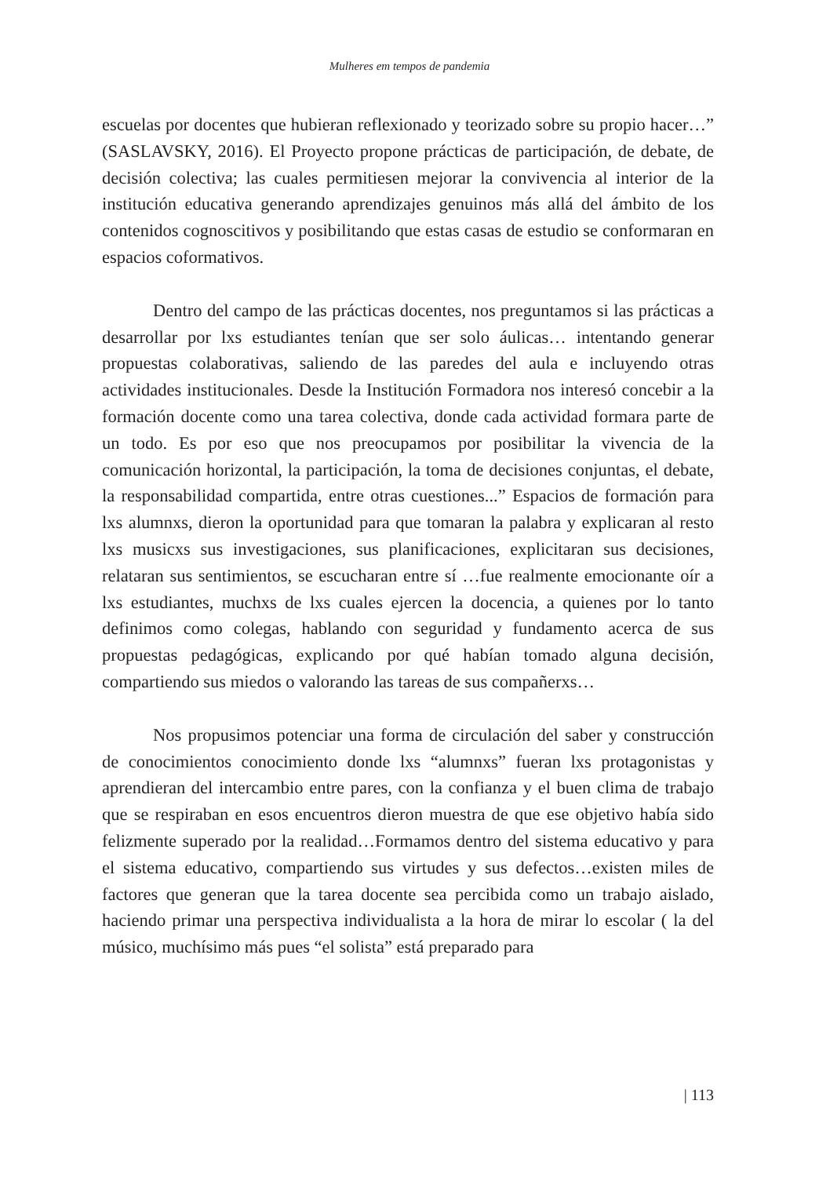Mulheres em tempos de pandemia
escuelas por docentes que hubieran reflexionado y teorizado sobre su propio hacer…” (SASLAVSKY, 2016). El Proyecto propone prácticas de participación, de debate, de decisión colectiva; las cuales permitiesen mejorar la convivencia al interior de la institución educativa generando aprendizajes genuinos más allá del ámbito de los contenidos cognoscitivos y posibilitando que estas casas de estudio se conformaran en espacios coformativos.
Dentro del campo de las prácticas docentes, nos preguntamos si las prácticas a desarrollar por lxs estudiantes tenían que ser solo áulicas… intentando generar propuestas colaborativas, saliendo de las paredes del aula e incluyendo otras actividades institucionales. Desde la Institución Formadora nos interesó concebir a la formación docente como una tarea colectiva, donde cada actividad formara parte de un todo. Es por eso que nos preocupamos por posibilitar la vivencia de la comunicación horizontal, la participación, la toma de decisiones conjuntas, el debate, la responsabilidad compartida, entre otras cuestiones...” Espacios de formación para lxs alumnxs, dieron la oportunidad para que tomaran la palabra y explicaran al resto lxs musicxs sus investigaciones, sus planificaciones, explicitaran sus decisiones, relataran sus sentimientos, se escucharan entre sí …fue realmente emocionante oír a lxs estudiantes, muchxs de lxs cuales ejercen la docencia, a quienes por lo tanto definimos como colegas, hablando con seguridad y fundamento acerca de sus propuestas pedagógicas, explicando por qué habían tomado alguna decisión, compartiendo sus miedos o valorando las tareas de sus compañerxs…
Nos propusimos potenciar una forma de circulación del saber y construcción de conocimientos conocimiento donde lxs “alumnxs” fueran lxs protagonistas y aprendieran del intercambio entre pares, con la confianza y el buen clima de trabajo que se respiraban en esos encuentros dieron muestra de que ese objetivo había sido felizmente superado por la realidad…Formamos dentro del sistema educativo y para el sistema educativo, compartiendo sus virtudes y sus defectos…existen miles de factores que generan que la tarea docente sea percibida como un trabajo aislado, haciendo primar una perspectiva individualista a la hora de mirar lo escolar ( la del músico, muchísimo más pues “el solista” está preparado para
| 113